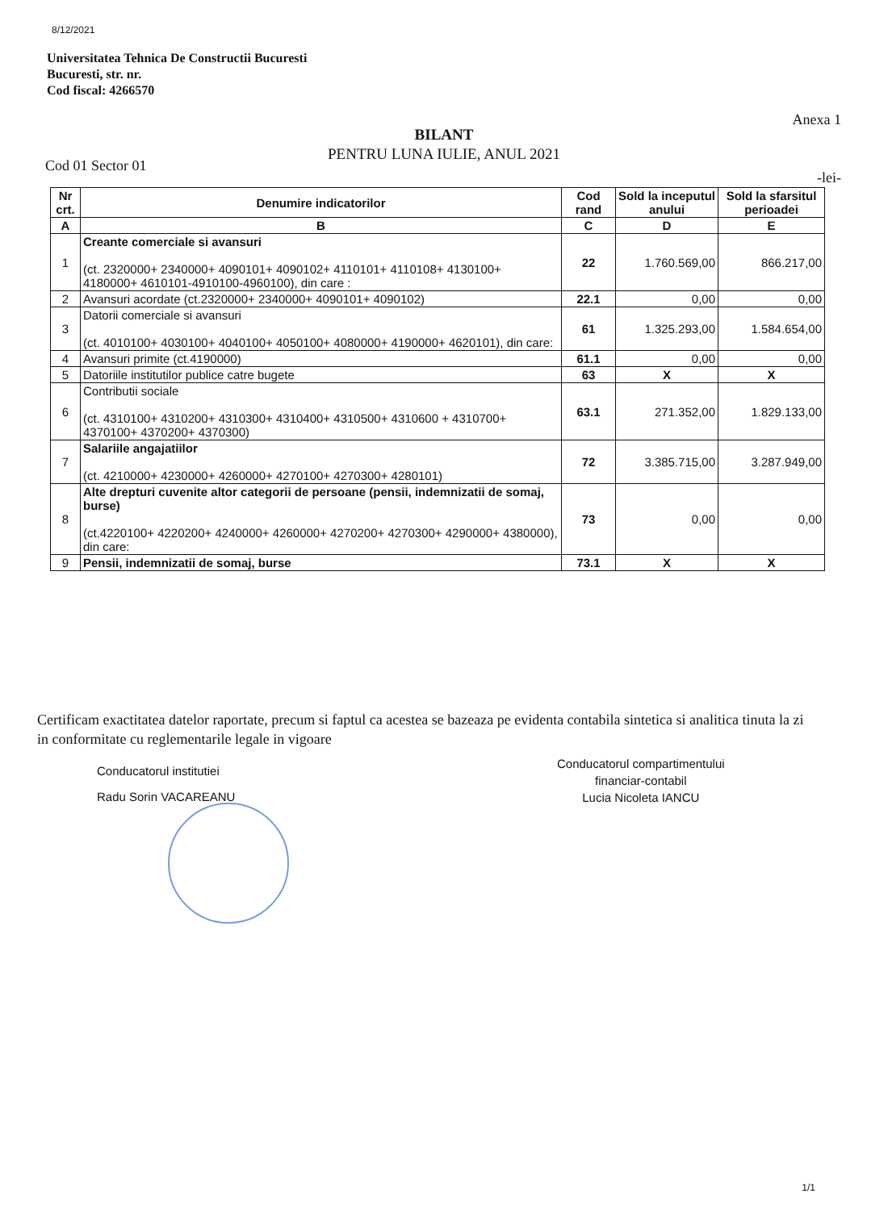8/12/2021
Universitatea Tehnica De Constructii Bucuresti
Bucuresti, str. nr.
Cod fiscal: 4266570
Anexa 1
BILANT
PENTRU LUNA IULIE, ANUL 2021
Cod 01 Sector 01
-lei-
| Nr crt. | Denumire indicatorilor | Cod rand | Sold la inceputul anului | Sold la sfarsitul perioadei |
| --- | --- | --- | --- | --- |
| A | B | C | D | E |
| 1 | Creante comerciale si avansuri (ct. 2320000+ 2340000+ 4090101+ 4090102+ 4110101+ 4110108+ 4130100+ 4180000+ 4610101-4910100-4960100), din care : | 22 | 1.760.569,00 | 866.217,00 |
| 2 | Avansuri acordate (ct.2320000+ 2340000+ 4090101+ 4090102) | 22.1 | 0,00 | 0,00 |
| 3 | Datorii comerciale si avansuri (ct. 4010100+ 4030100+ 4040100+ 4050100+ 4080000+ 4190000+ 4620101), din care: | 61 | 1.325.293,00 | 1.584.654,00 |
| 4 | Avansuri primite (ct.4190000) | 61.1 | 0,00 | 0,00 |
| 5 | Datoriile institutilor publice catre bugete | 63 | X | X |
| 6 | Contributii sociale (ct. 4310100+ 4310200+ 4310300+ 4310400+ 4310500+ 4310600 + 4310700+ 4370100+ 4370200+ 4370300) | 63.1 | 271.352,00 | 1.829.133,00 |
| 7 | Salariile angajatiilor (ct. 4210000+ 4230000+ 4260000+ 4270100+ 4270300+ 4280101) | 72 | 3.385.715,00 | 3.287.949,00 |
| 8 | Alte drepturi cuvenite altor categorii de persoane (pensii, indemnizatii de somaj, burse) (ct.4220100+ 4220200+ 4240000+ 4260000+ 4270200+ 4270300+ 4290000+ 4380000), din care: | 73 | 0,00 | 0,00 |
| 9 | Pensii, indemnizatii de somaj, burse | 73.1 | X | X |
Certificam exactitatea datelor raportate, precum si faptul ca acestea se bazeaza pe evidenta contabila sintetica si analitica tinuta la zi in conformitate cu reglementarile legale in vigoare
Conducatorul institutiei
Radu Sorin VACAREANU
Conducatorul compartimentului
financiar-contabil
Lucia Nicoleta IANCU
1/1